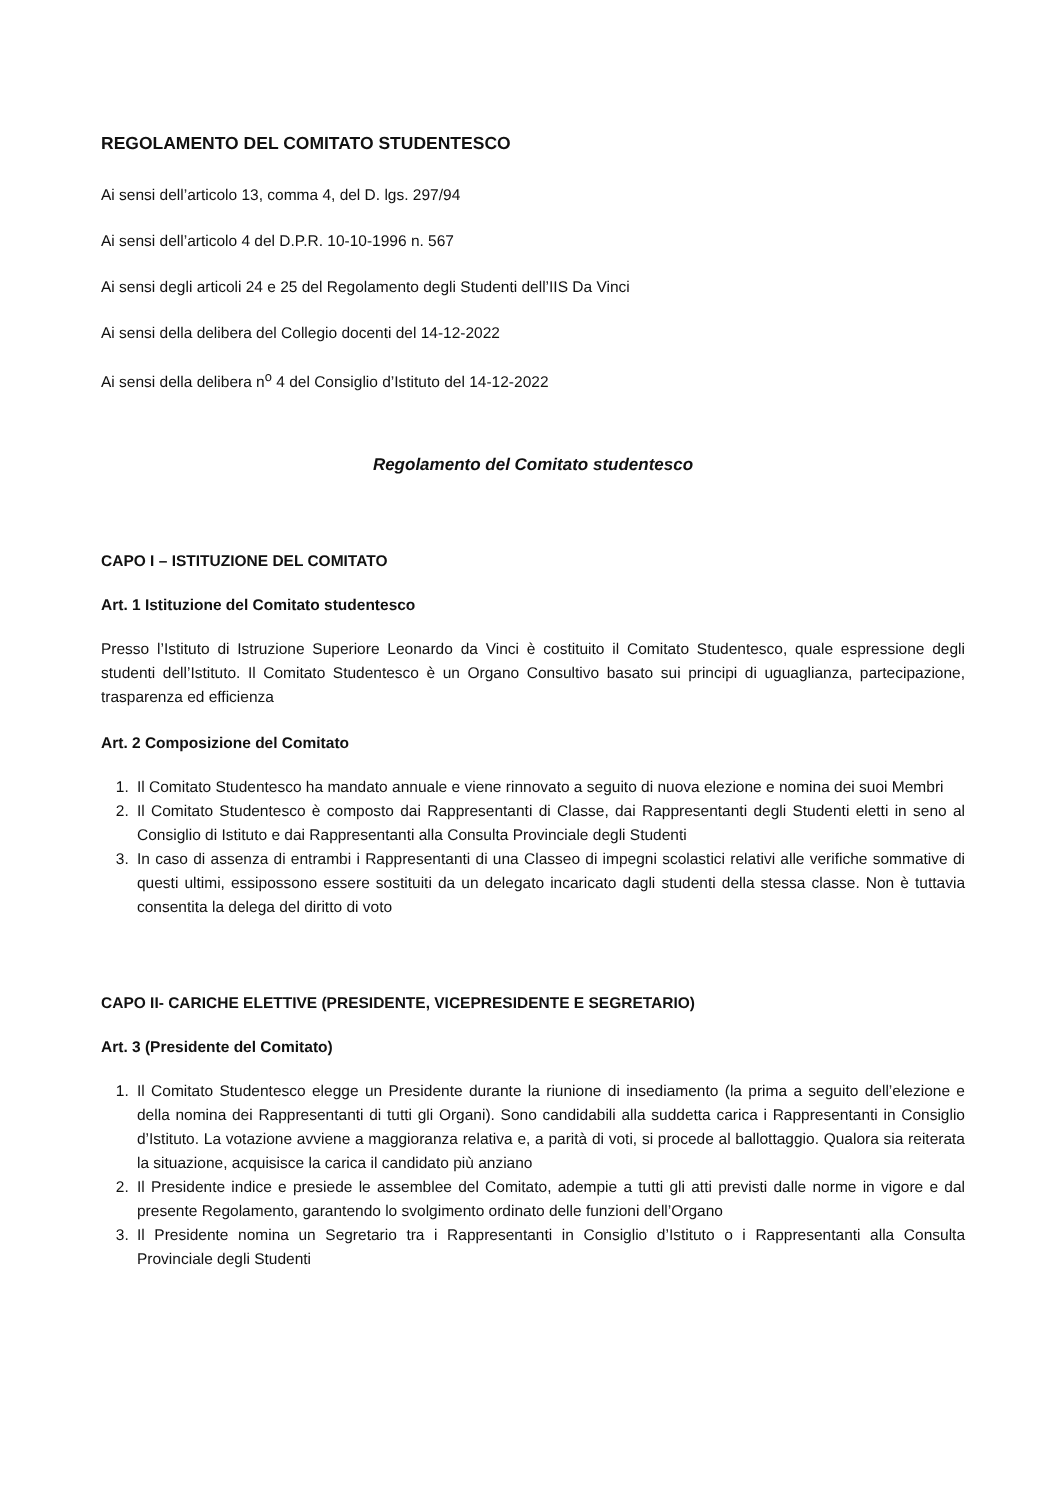REGOLAMENTO DEL COMITATO STUDENTESCO
Ai sensi dell’articolo 13, comma 4, del D. lgs. 297/94
Ai sensi dell’articolo 4 del D.P.R. 10-10-1996 n. 567
Ai sensi degli articoli 24 e 25 del Regolamento degli Studenti dell’IIS Da Vinci
Ai sensi della delibera del Collegio docenti del 14-12-2022
Ai sensi della delibera n<sup>o</sup> 4 del Consiglio d’Istituto del 14-12-2022
Regolamento del Comitato studentesco
CAPO I – ISTITUZIONE DEL COMITATO
Art. 1 Istituzione del Comitato studentesco
Presso l’Istituto di Istruzione Superiore Leonardo da Vinci è costituito il Comitato Studentesco, quale espressione degli studenti dell’Istituto. Il Comitato Studentesco è un Organo Consultivo basato sui principi di uguaglianza, partecipazione, trasparenza ed efficienza
Art. 2 Composizione del Comitato
1. Il Comitato Studentesco ha mandato annuale e viene rinnovato a seguito di nuova elezione e nomina dei suoi Membri
2. Il Comitato Studentesco è composto dai Rappresentanti di Classe, dai Rappresentanti degli Studenti eletti in seno al Consiglio di Istituto e dai Rappresentanti alla Consulta Provinciale degli Studenti
3. In caso di assenza di entrambi i Rappresentanti di una Classeo di impegni scolastici relativi alle verifiche sommative di questi ultimi, essipossono essere sostituiti da un delegato incaricato dagli studenti della stessa classe. Non è tuttavia consentita la delega del diritto di voto
CAPO II- CARICHE ELETTIVE (PRESIDENTE, VICEPRESIDENTE E SEGRETARIO)
Art. 3 (Presidente del Comitato)
1. Il Comitato Studentesco elegge un Presidente durante la riunione di insediamento (la prima a seguito dell’elezione e della nomina dei Rappresentanti di tutti gli Organi). Sono candidabili alla suddetta carica i Rappresentanti in Consiglio d’Istituto. La votazione avviene a maggioranza relativa e, a parità di voti, si procede al ballottaggio. Qualora sia reiterata la situazione, acquisisce la carica il candidato più anziano
2. Il Presidente indice e presiede le assemblee del Comitato, adempie a tutti gli atti previsti dalle norme in vigore e dal presente Regolamento, garantendo lo svolgimento ordinato delle funzioni dell’Organo
3. Il Presidente nomina un Segretario tra i Rappresentanti in Consiglio d’Istituto o i Rappresentanti alla Consulta Provinciale degli Studenti